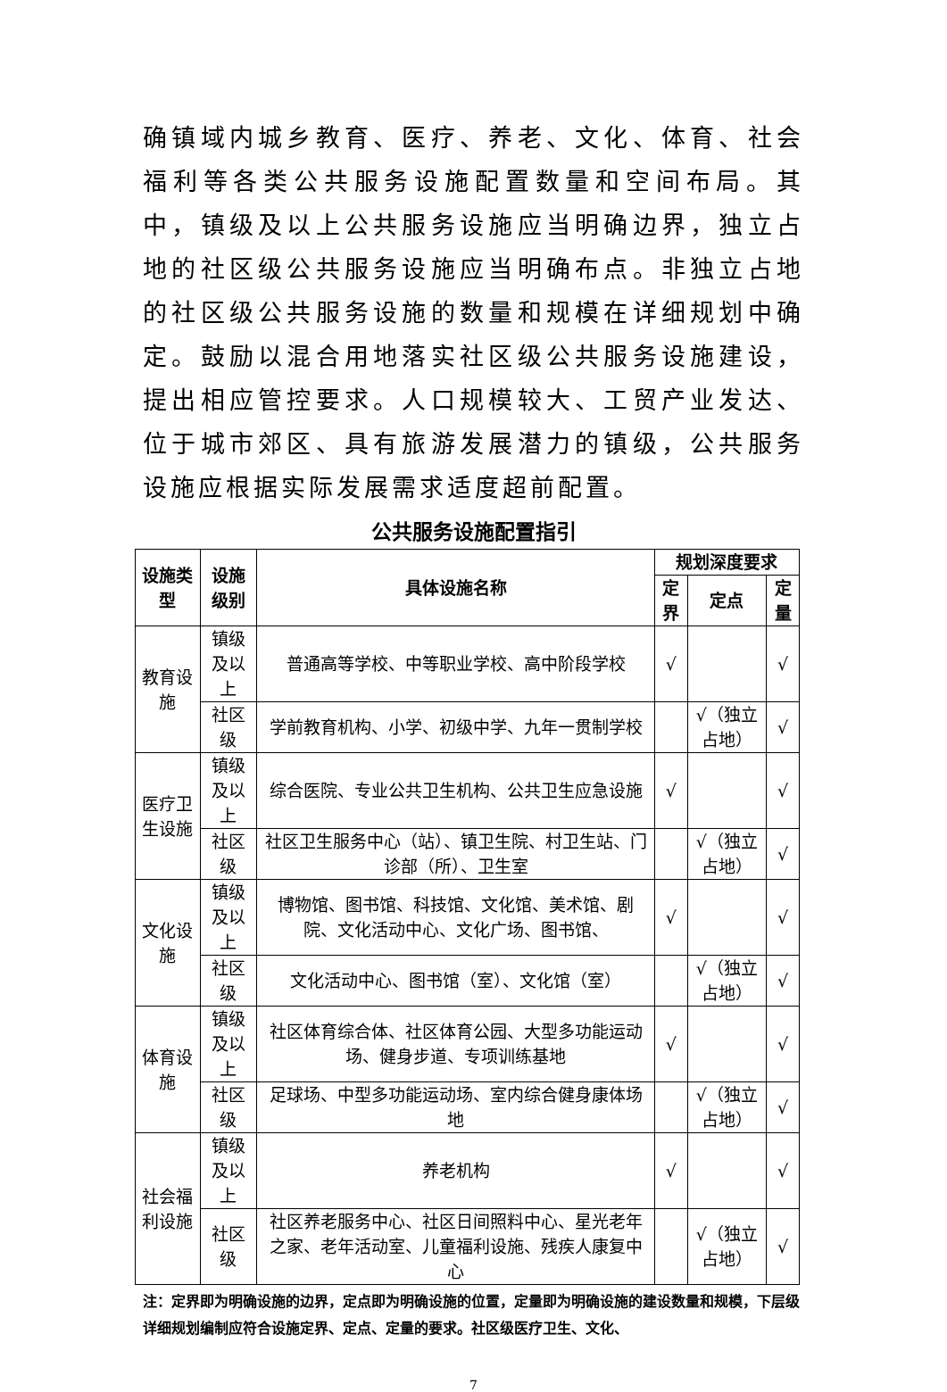确镇域内城乡教育、医疗、养老、文化、体育、社会福利等各类公共服务设施配置数量和空间布局。其中，镇级及以上公共服务设施应当明确边界，独立占地的社区级公共服务设施应当明确布点。非独立占地的社区级公共服务设施的数量和规模在详细规划中确定。鼓励以混合用地落实社区级公共服务设施建设，提出相应管控要求。人口规模较大、工贸产业发达、位于城市郊区、具有旅游发展潜力的镇级，公共服务设施应根据实际发展需求适度超前配置。
公共服务设施配置指引
| 设施类型 | 设施级别 | 具体设施名称 | 规划深度要求 | | |
| --- | --- | --- | --- | --- | --- |
| | | | 定界 | 定点 | 定量 |
| 教育设施 | 镇级及以上 | 普通高等学校、中等职业学校、高中阶段学校 | √ | | √ |
| | 社区级 | 学前教育机构、小学、初级中学、九年一贯制学校 | | √（独立占地） | √ |
| 医疗卫生设施 | 镇级及以上 | 综合医院、专业公共卫生机构、公共卫生应急设施 | √ | | √ |
| | 社区级 | 社区卫生服务中心（站）、镇卫生院、村卫生站、门诊部（所）、卫生室 | | √（独立占地） | √ |
| 文化设施 | 镇级及以上 | 博物馆、图书馆、科技馆、文化馆、美术馆、剧院、文化活动中心、文化广场、图书馆、 | √ | | √ |
| | 社区级 | 文化活动中心、图书馆（室）、文化馆（室） | | √（独立占地） | √ |
| 体育设施 | 镇级及以上 | 社区体育综合体、社区体育公园、大型多功能运动场、健身步道、专项训练基地 | √ | | √ |
| | 社区级 | 足球场、中型多功能运动场、室内综合健身康体场地 | | √（独立占地） | √ |
| 社会福利设施 | 镇级及以上 | 养老机构 | √ | | √ |
| | 社区级 | 社区养老服务中心、社区日间照料中心、星光老年之家、老年活动室、儿童福利设施、残疾人康复中心 | | √（独立占地） | √ |
注：定界即为明确设施的边界，定点即为明确设施的位置，定量即为明确设施的建设数量和规模，下层级详细规划编制应符合设施定界、定点、定量的要求。社区级医疗卫生、文化、
7